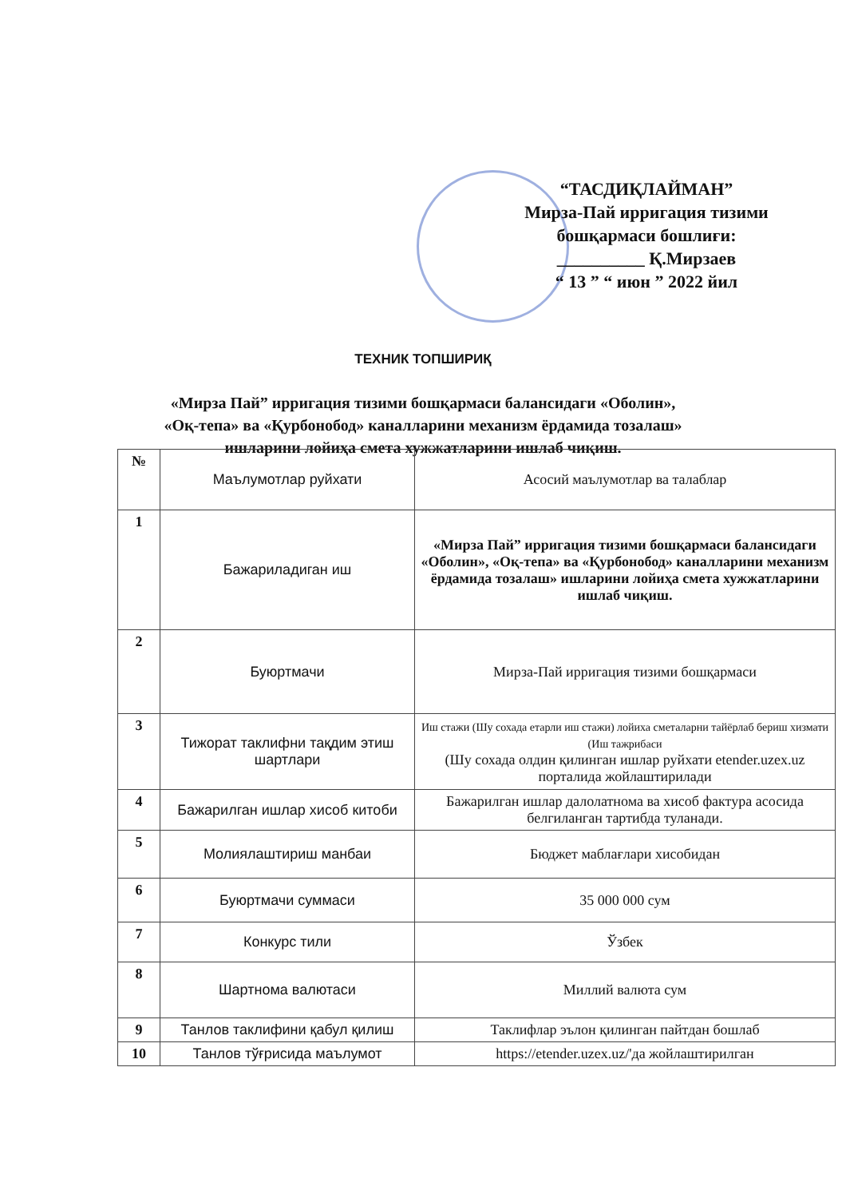“ТАСДИҚЛАЙМАН”
Мирза-Пай ирригация тизими бошқармаси бошлиғи:
__________ Қ.Мирзаев
“ 13 ” “ июн ” 2022 йил
ТЕХНИК ТОПШИРИҚ
«Мирза Пай” ирригация тизими бошқармаси балансидаги «Оболин»,
«Оқ-тепа» ва «Қурбонобод» каналларини механизм ёрдамида тозалаш»
ишларини лойиҳа смета хужжатларини ишлаб чиқиш.
| № | Маълумотлар руйхати | Асосий маълумотлар ва талаблар |
| --- | --- | --- |
| 1 | Бажариладиган иш | «Мирза Пай” ирригация тизими бошқармаси балансидаги «Оболин», «Оқ-тепа» ва «Қурбонобод» каналларини механизм ёрдамида тозалаш» ишларини лойиҳа смета хужжатларини ишлаб чиқиш. |
| 2 | Буюртмачи | Мирза-Пай ирригация тизими бошқармаси |
| 3 | Тижорат таклифни тақдим этиш шартлари | Иш стажи (Шу сохада етарли иш стажи) лойиха сметаларни тайёрлаб бериш хизмати (Иш тажрибаси (Шу сохада олдин қилинган ишлар руйхати etender.uzex.uz порталида жойлаштирилади |
| 4 | Бажарилган ишлар хисоб китоби | Бажарилган ишлар далолатнома ва хисоб фактура асосида белгиланган тартибда туланади. |
| 5 | Молиялаштириш манбаи | Бюджет маблағлари хисобидан |
| 6 | Буюртмачи суммаси | 35 000 000 сум |
| 7 | Конкурс тили | Ўзбек |
| 8 | Шартнома валютаси | Миллий валюта сум |
| 9 | Танлов таклифини қабул қилиш | Таклифлар эълон қилинган пайтдан бошлаб |
| 10 | Танлов тўғрисида маълумот | https://etender.uzex.uz/'да жойлаштирилган |